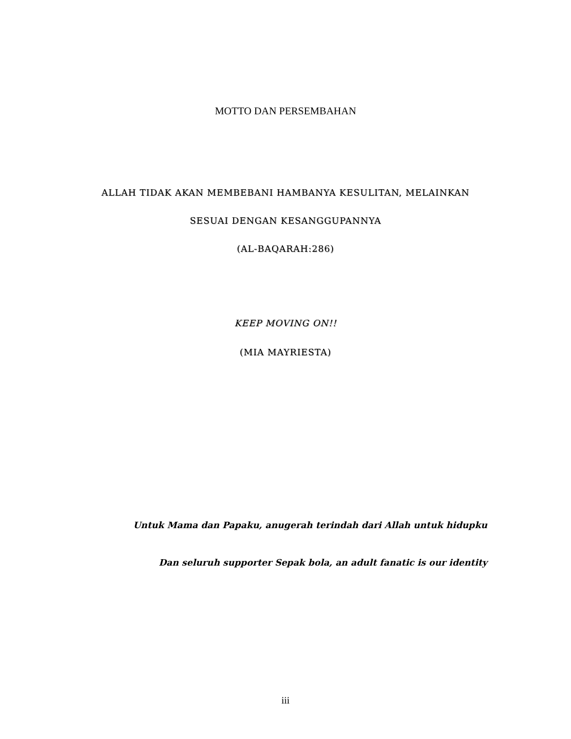MOTTO DAN PERSEMBAHAN
ALLAH TIDAK AKAN MEMBEBANI HAMBANYA KESULITAN, MELAINKAN
SESUAI DENGAN KESANGGUPANNYA
(AL-BAQARAH:286)
KEEP MOVING ON!!
(MIA MAYRIESTA)
Untuk Mama dan Papaku, anugerah terindah dari Allah untuk hidupku
Dan seluruh supporter Sepak bola, an adult fanatic is our identity
iii